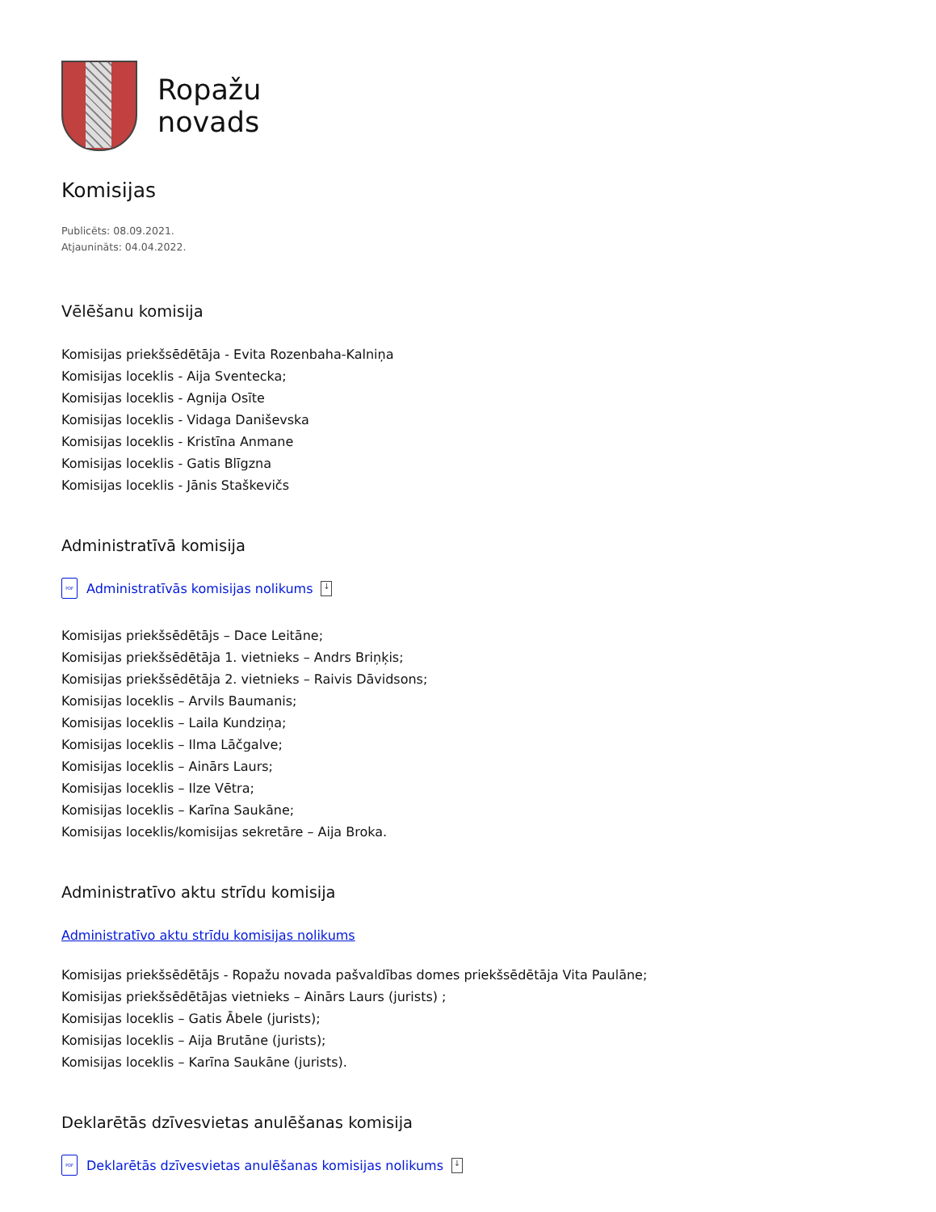Ropažu
novads
Komisijas
Publicēts: 08.09.2021.
Atjaunināts: 04.04.2022.
Vēlēšanu komisija
Komisijas priekšsēdētāja - Evita Rozenbaha-Kalniņa
Komisijas loceklis - Aija Sventecka;
Komisijas loceklis - Agnija Osīte
Komisijas loceklis - Vidaga Daniševska
Komisijas loceklis - Kristīna Anmane
Komisijas loceklis - Gatis Blīgzna
Komisijas loceklis - Jānis Staškevičs
Administratīvā komisija
PDF Administratīvās komisijas nolikums ↓
Komisijas priekšsēdētājs – Dace Leitāne;
Komisijas priekšsēdētāja 1. vietnieks – Andrs Briņķis;
Komisijas priekšsēdētāja 2. vietnieks – Raivis Dāvidsons;
Komisijas loceklis – Arvils Baumanis;
Komisijas loceklis – Laila Kundziņa;
Komisijas loceklis – Ilma Lāčgalve;
Komisijas loceklis – Ainārs Laurs;
Komisijas loceklis – Ilze Vētra;
Komisijas loceklis – Karīna Saukāne;
Komisijas loceklis/komisijas sekretāre – Aija Broka.
Administratīvo aktu strīdu komisija
Administratīvo aktu strīdu komisijas nolikums
Komisijas priekšsēdētājs - Ropažu novada pašvaldības domes priekšsēdētāja Vita Paulāne;
Komisijas priekšsēdētājas vietnieks – Ainārs Laurs (jurists) ;
Komisijas loceklis – Gatis Ābele (jurists);
Komisijas loceklis – Aija Brutāne (jurists);
Komisijas loceklis – Karīna Saukāne (jurists).
Deklarētās dzīvesvietas anulēšanas komisija
PDF Deklarētās dzīvesvietas anulēšanas komisijas nolikums ↓